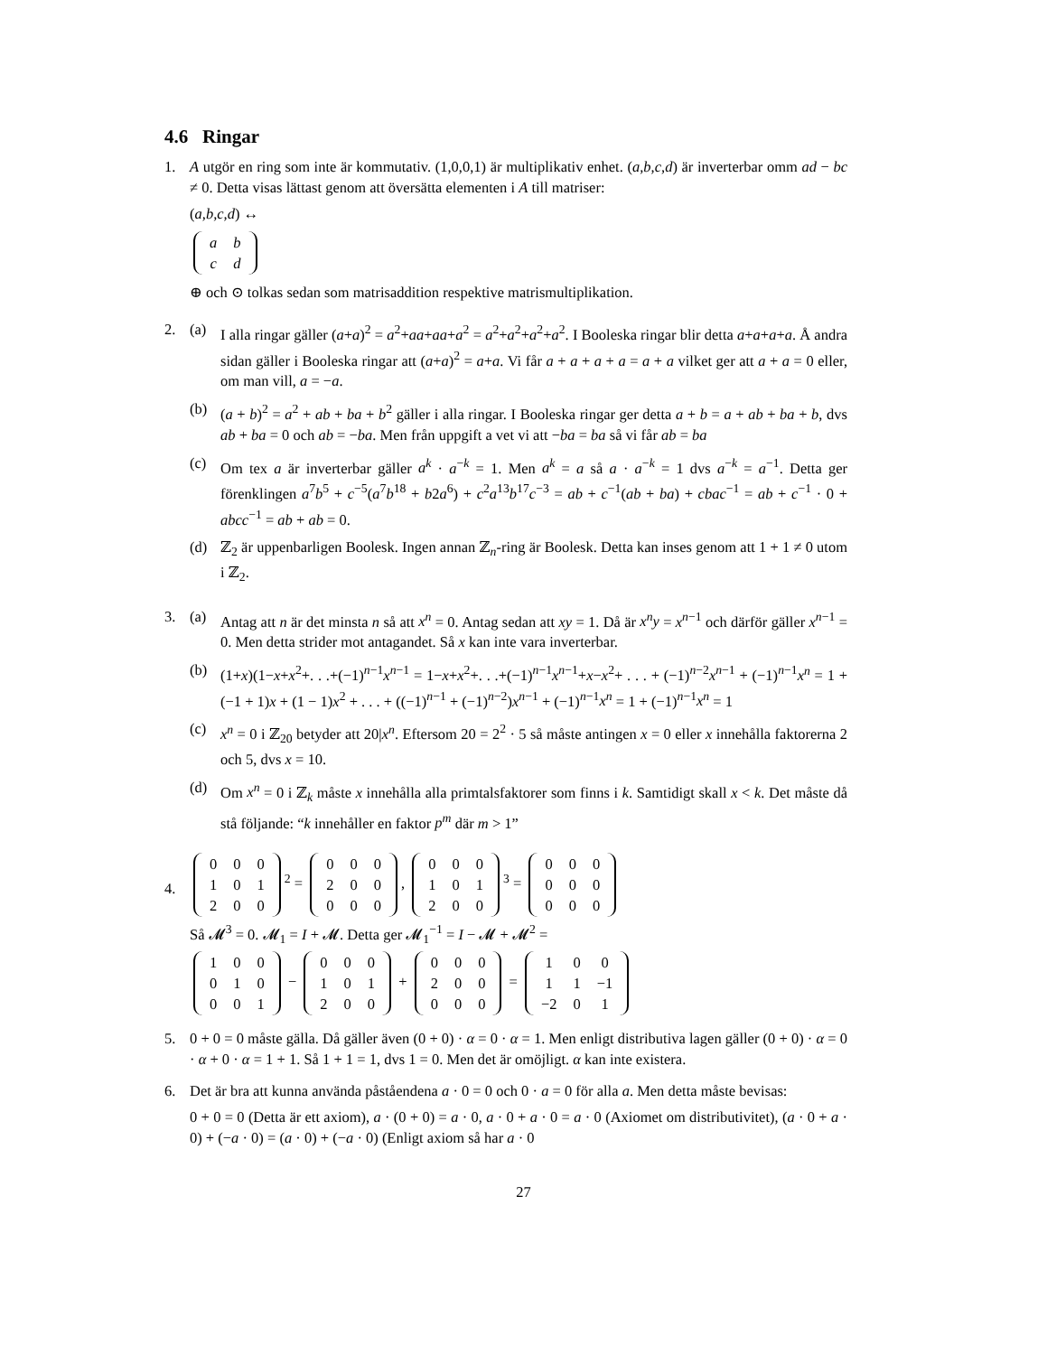4.6 Ringar
1. A utgör en ring som inte är kommutativ. (1,0,0,1) är multiplikativ enhet. (a,b,c,d) är inverterbar omm ad − bc ≠ 0. Detta visas lättast genom att översätta elementen i A till matriser:
(a,b,c,d) ↔
| a | b |
| c | d |
⊕ och ⊙ tolkas sedan som matrisaddition respektive matrismultiplikation.
2. (a) I alla ringar gäller (a+a)<sup>2</sup> = a<sup>2</sup>+aa+aa+a<sup>2</sup> = a<sup>2</sup>+a<sup>2</sup>+a<sup>2</sup>+a<sup>2</sup>. I Booleska ringar blir detta a+a+a+a. Å andra sidan gäller i Booleska ringar att (a+a)<sup>2</sup> = a+a. Vi får a + a + a + a = a + a vilket ger att a + a = 0 eller, om man vill, a = −a.
(b) (a + b)<sup>2</sup> = a<sup>2</sup> + ab + ba + b<sup>2</sup> gäller i alla ringar. I Booleska ringar ger detta a + b = a + ab + ba + b, dvs ab + ba = 0 och ab = −ba. Men från uppgift a vet vi att −ba = ba så vi får ab = ba
(c) Om tex a är inverterbar gäller a<sup>k</sup> · a<sup>−k</sup> = 1. Men a<sup>k</sup> = a så a · a<sup>−k</sup> = 1 dvs a<sup>−k</sup> = a<sup>−1</sup>. Detta ger förenklingen a<sup>7</sup>b<sup>5</sup> + c<sup>−5</sup>(a<sup>7</sup>b<sup>18</sup> + b2a<sup>6</sup>) + c<sup>2</sup>a<sup>13</sup>b<sup>17</sup>c<sup>−3</sup> = ab + c<sup>−1</sup>(ab + ba) + cbac<sup>−1</sup> = ab + c<sup>−1</sup> · 0 + abcc<sup>−1</sup> = ab + ab = 0.
(d) ℤ<sub>2</sub> är uppenbarligen Boolesk. Ingen annan ℤ<sub>n</sub>-ring är Boolesk. Detta kan inses genom att 1 + 1 ≠ 0 utom i ℤ<sub>2</sub>.
3. (a) Antag att n är det minsta n så att x<sup>n</sup> = 0. Antag sedan att xy = 1. Då är x<sup>n</sup>y = x<sup>n−1</sup> och därför gäller x<sup>n−1</sup> = 0. Men detta strider mot antagandet. Så x kan inte vara inverterbar.
(b) (1+x)(1−x+x<sup>2</sup>+. . .+(−1)<sup>n−1</sup>x<sup>n−1</sup> = 1−x+x<sup>2</sup>+. . .+(−1)<sup>n−1</sup>x<sup>n−1</sup>+x−x<sup>2</sup>+ . . . + (−1)<sup>n−2</sup>x<sup>n−1</sup> + (−1)<sup>n−1</sup>x<sup>n</sup> = 1 + (−1 + 1)x + (1 − 1)x<sup>2</sup> + . . . + ((−1)<sup>n−1</sup> + (−1)<sup>n−2</sup>)x<sup>n−1</sup> + (−1)<sup>n−1</sup>x<sup>n</sup> = 1 + (−1)<sup>n−1</sup>x<sup>n</sup> = 1
(c) x<sup>n</sup> = 0 i ℤ<sub>20</sub> betyder att 20|x<sup>n</sup>. Eftersom 20 = 2<sup>2</sup> · 5 så måste antingen x = 0 eller x innehålla faktorerna 2 och 5, dvs x = 10.
(d) Om x<sup>n</sup> = 0 i ℤ<sub>k</sub> måste x innehålla alla primtalsfaktorer som finns i k. Samtidigt skall x < k. Det måste då stå följande: “k innehåller en faktor p<sup>m</sup> där m > 1”
4.
| 0 | 0 | 0 |
| 1 | 0 | 1 |
| 2 | 0 | 0 |
<sup>2</sup> =
| 0 | 0 | 0 |
| 2 | 0 | 0 |
| 0 | 0 | 0 |
,
| 0 | 0 | 0 |
| 1 | 0 | 1 |
| 2 | 0 | 0 |
<sup>3</sup> =
| 0 | 0 | 0 |
| 0 | 0 | 0 |
| 0 | 0 | 0 |
Så 𝓜<sup>3</sup> = 0. 𝓜<sub>1</sub> = I + 𝓜. Detta ger 𝓜<sub>1</sub><sup>−1</sup> = I − 𝓜 + 𝓜<sup>2</sup> =
| 1 | 0 | 0 |
| 0 | 1 | 0 |
| 0 | 0 | 1 |
−
| 0 | 0 | 0 |
| 1 | 0 | 1 |
| 2 | 0 | 0 |
+
| 0 | 0 | 0 |
| 2 | 0 | 0 |
| 0 | 0 | 0 |
=
| 1 | 0 | 0 |
| 1 | 1 | −1 |
| −2 | 0 | 1 |
5. 0 + 0 = 0 måste gälla. Då gäller även (0 + 0) · α = 0 · α = 1. Men enligt distributiva lagen gäller (0 + 0) · α = 0 · α + 0 · α = 1 + 1. Så 1 + 1 = 1, dvs 1 = 0. Men det är omöjligt. α kan inte existera.
6. Det är bra att kunna använda påståendena a · 0 = 0 och 0 · a = 0 för alla a. Men detta måste bevisas:
0 + 0 = 0 (Detta är ett axiom), a · (0 + 0) = a · 0, a · 0 + a · 0 = a · 0 (Axiomet om distributivitet), (a · 0 + a · 0) + (−a · 0) = (a · 0) + (−a · 0) (Enligt axiom så har a · 0
27